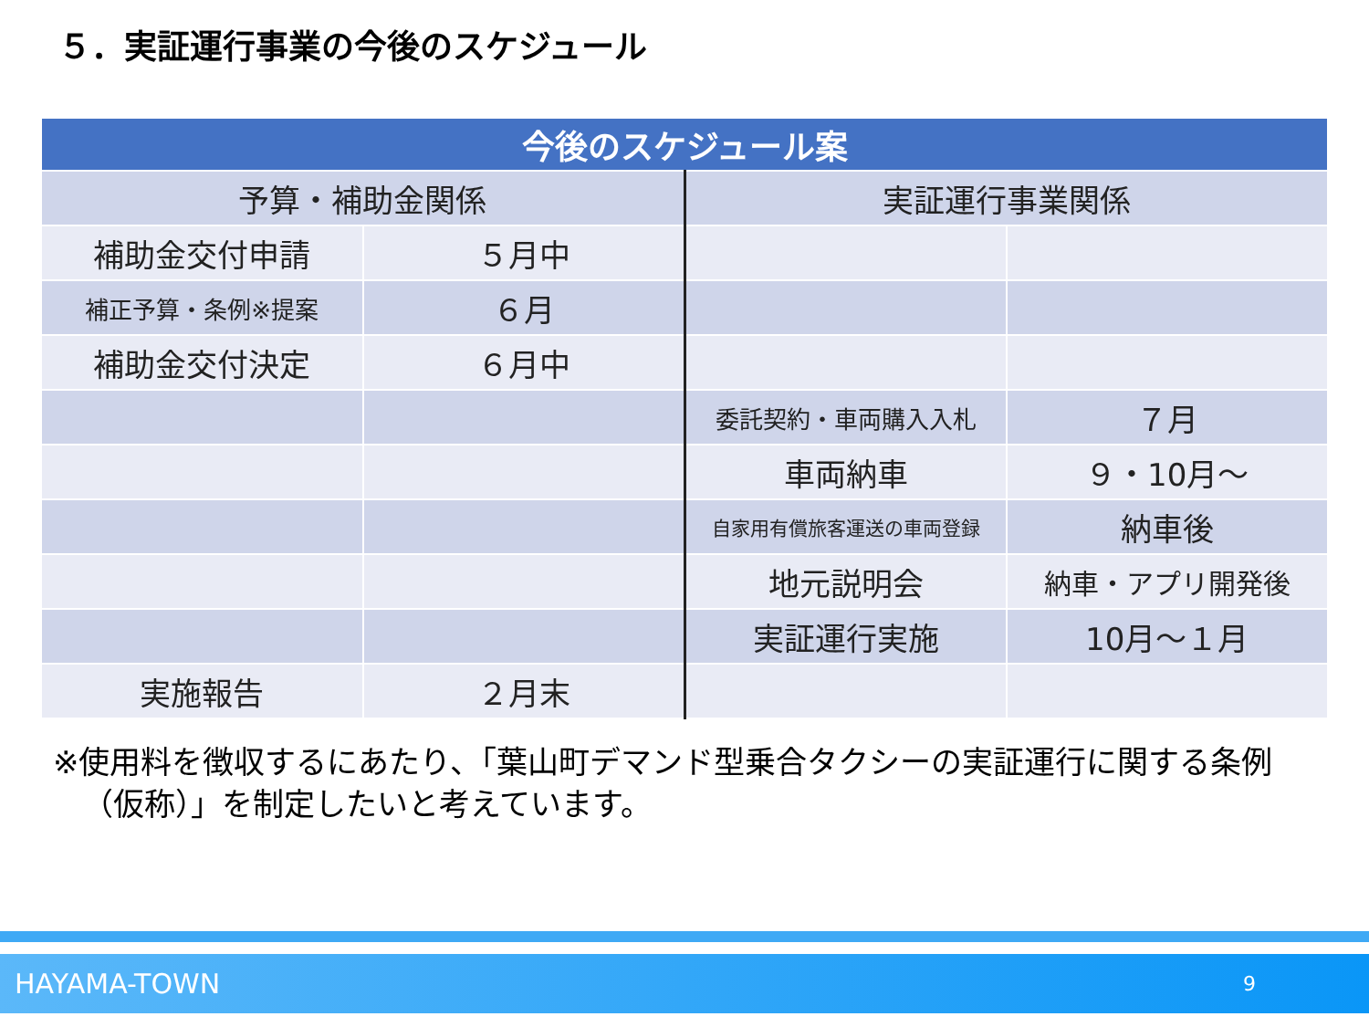５．実証運行事業の今後のスケジュール
| 今後のスケジュール案 | | | |
| --- | --- | --- | --- |
| 予算・補助金関係 | | 実証運行事業関係 | |
| 補助金交付申請 | ５月中 | | |
| 補正予算・条例※提案 | ６月 | | |
| 補助金交付決定 | ６月中 | | |
| | | 委託契約・車両購入入札 | ７月 |
| | | 車両納車 | ９・10月～ |
| | | 自家用有償旅客運送の車両登録 | 納車後 |
| | | 地元説明会 | 納車・アプリ開発後 |
| | | 実証運行実施 | 10月～１月 |
| 実施報告 | ２月末 | | |
※使用料を徴収するにあたり、「葉山町デマンド型乗合タクシーの実証運行に関する条例（仮称）」を制定したいと考えています。
HAYAMA-TOWN 9